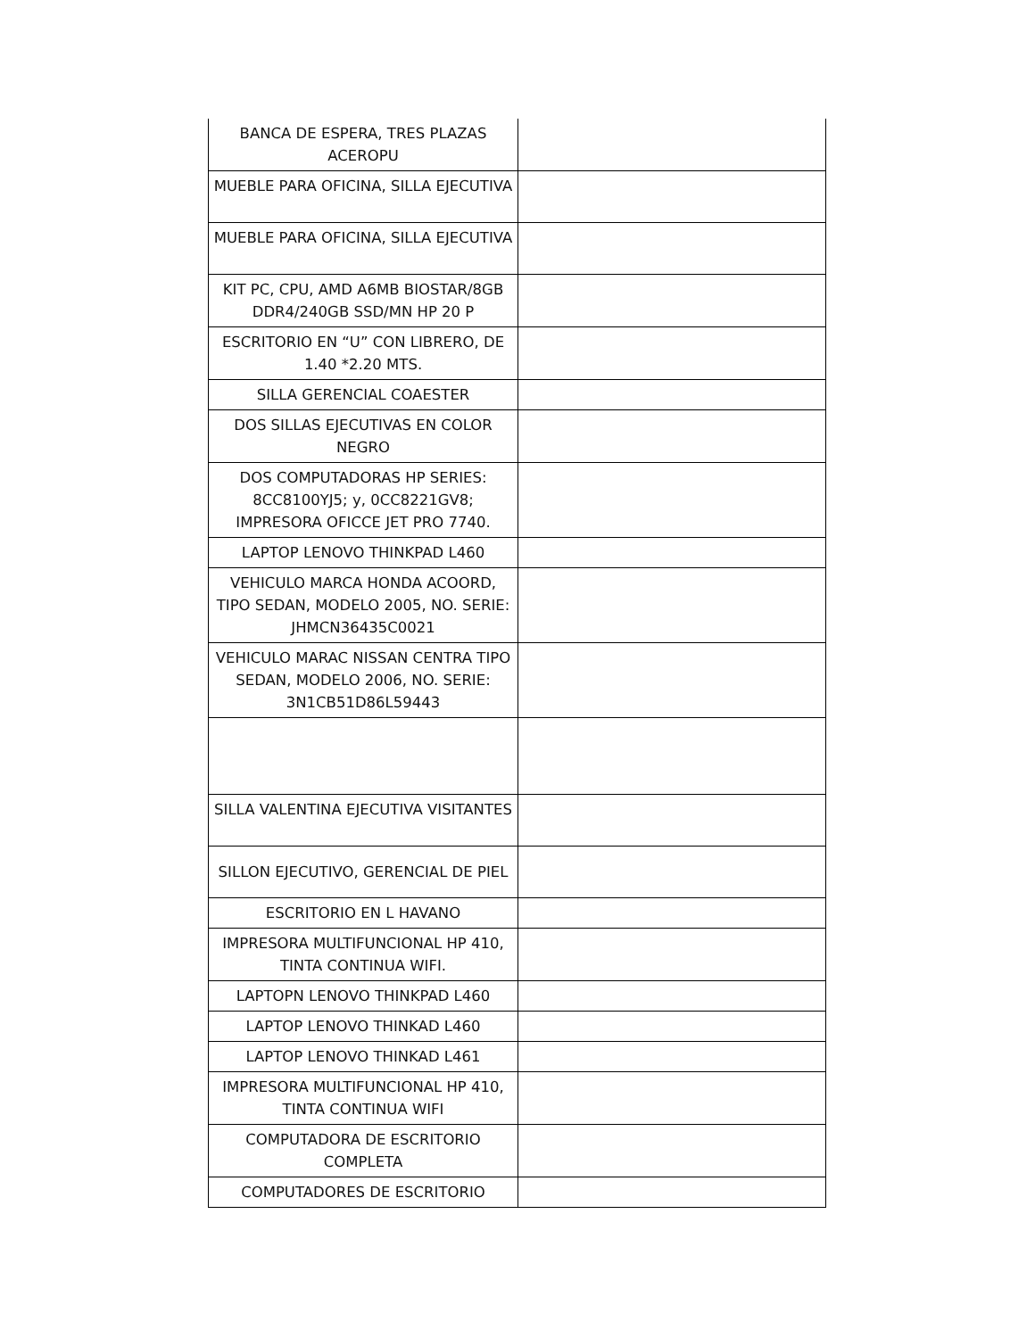| BANCA DE ESPERA, TRES PLAZAS ACEROPU | |
| MUEBLE PARA OFICINA, SILLA EJECUTIVA | |
| MUEBLE PARA OFICINA, SILLA EJECUTIVA | |
| KIT PC, CPU, AMD A6MB BIOSTAR/8GB DDR4/240GB SSD/MN HP 20 P | |
| ESCRITORIO EN “U” CON LIBRERO, DE 1.40 *2.20 MTS. | |
| SILLA GERENCIAL COAESTER | |
| DOS SILLAS EJECUTIVAS EN COLOR NEGRO | |
| DOS COMPUTADORAS HP SERIES: 8CC8100YJ5; y, 0CC8221GV8; IMPRESORA OFICCE JET PRO 7740. | |
| LAPTOP LENOVO THINKPAD L460 | |
| VEHICULO MARCA HONDA ACOORD, TIPO SEDAN, MODELO 2005, NO. SERIE: JHMCN36435C0021 | |
| VEHICULO MARAC NISSAN CENTRA TIPO SEDAN, MODELO 2006, NO. SERIE: 3N1CB51D86L59443 | |
| SILLA VALENTINA EJECUTIVA VISITANTES | |
| SILLON EJECUTIVO, GERENCIAL DE PIEL | |
| ESCRITORIO EN L HAVANO | |
| IMPRESORA MULTIFUNCIONAL HP 410, TINTA CONTINUA WIFI. | |
| LAPTOPN LENOVO THINKPAD L460 | |
| LAPTOP LENOVO THINKAD L460 | |
| LAPTOP LENOVO THINKAD L461 | |
| IMPRESORA MULTIFUNCIONAL HP 410, TINTA CONTINUA WIFI | |
| COMPUTADORA DE ESCRITORIO COMPLETA | |
| COMPUTADORES DE ESCRITORIO | |